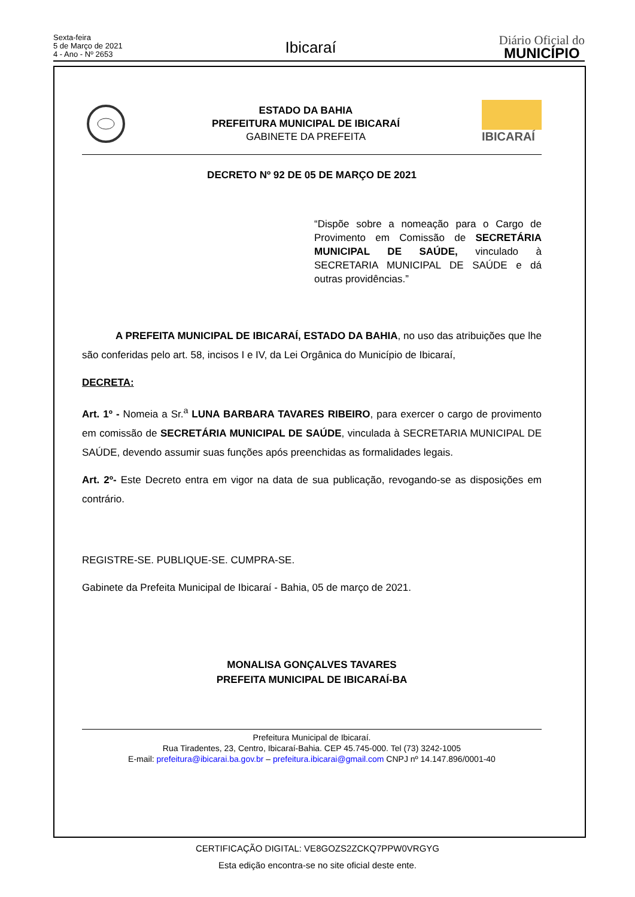Sexta-feira
5 de Março de 2021
4 - Ano - Nº 2653
Ibicaraí
Diário Oficial do
MUNICÍPIO
ESTADO DA BAHIA
PREFEITURA MUNICIPAL DE IBICARAÍ
GABINETE DA PREFEITA
IBICARAÍ
DECRETO Nº 92 DE 05 DE MARÇO DE 2021
“Dispõe sobre a nomeação para o Cargo de Provimento em Comissão de SECRETÁRIA MUNICIPAL DE SAÚDE, vinculado à SECRETARIA MUNICIPAL DE SAÚDE e dá outras providências.”
A PREFEITA MUNICIPAL DE IBICARAÍ, ESTADO DA BAHIA, no uso das atribuições que lhe são conferidas pelo art. 58, incisos I e IV, da Lei Orgânica do Município de Ibicaraí,
DECRETA:
Art. 1º - Nomeia a Sr.<sup>a</sup> LUNA BARBARA TAVARES RIBEIRO, para exercer o cargo de provimento em comissão de SECRETÁRIA MUNICIPAL DE SAÚDE, vinculada à SECRETARIA MUNICIPAL DE SAÚDE, devendo assumir suas funções após preenchidas as formalidades legais.
Art. 2º- Este Decreto entra em vigor na data de sua publicação, revogando-se as disposições em contrário.
REGISTRE-SE. PUBLIQUE-SE. CUMPRA-SE.
Gabinete da Prefeita Municipal de Ibicaraí - Bahia, 05 de março de 2021.
MONALISA GONÇALVES TAVARES
PREFEITA MUNICIPAL DE IBICARAÍ-BA
Prefeitura Municipal de Ibicaraí.
Rua Tiradentes, 23, Centro, Ibicaraí-Bahia. CEP 45.745-000. Tel (73) 3242-1005
E-mail: prefeitura@ibicarai.ba.gov.br – prefeitura.ibicarai@gmail.com CNPJ nº 14.147.896/0001-40
CERTIFICAÇÃO DIGITAL: VE8GOZS2ZCKQ7PPW0VRGYG
Esta edição encontra-se no site oficial deste ente.